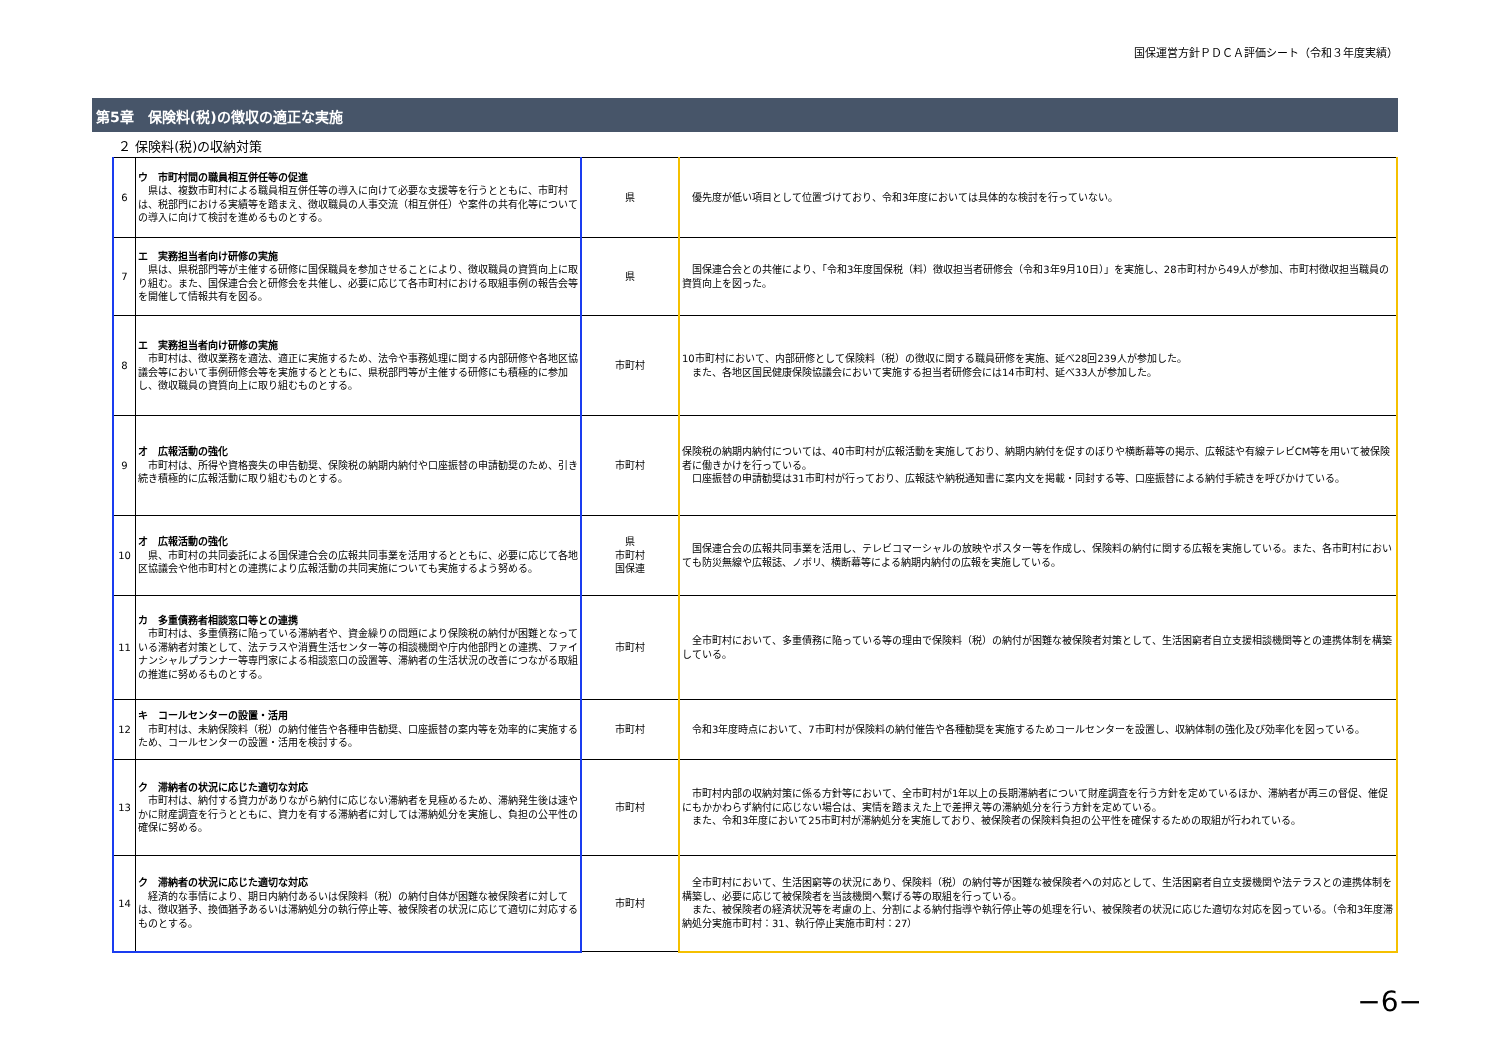国保運営方針ＰＤＣＡ評価シート（令和３年度実績）
第5章　保険料(税)の徴収の適正な実施
２ 保険料(税)の収納対策
| 6 | ウ 市町村間の職員相互併任等の促進 県は、複数市町村による職員相互併任等の導入に向けて必要な支援等を行うとともに、市町村は、税部門における実績等を踏まえ、徴収職員の人事交流（相互併任）や案件の共有化等についての導入に向けて検討を進めるものとする。 | 県 | 優先度が低い項目として位置づけており、令和3年度においては具体的な検討を行っていない。 |
| 7 | エ 実務担当者向け研修の実施 県は、県税部門等が主催する研修に国保職員を参加させることにより、徴収職員の資質向上に取り組む。また、国保連合会と研修会を共催し、必要に応じて各市町村における取組事例の報告会等を開催して情報共有を図る。 | 県 | 国保連合会との共催により、「令和3年度国保税（料）徴収担当者研修会（令和3年9月10日）」を実施し、28市町村から49人が参加、市町村徴収担当職員の資質向上を図った。 |
| 8 | エ 実務担当者向け研修の実施 市町村は、徴収業務を適法、適正に実施するため、法令や事務処理に関する内部研修や各地区協議会等において事例研修会等を実施するとともに、県税部門等が主催する研修にも積極的に参加し、徴収職員の資質向上に取り組むものとする。 | 市町村 | 10市町村において、内部研修として保険料（税）の徴収に関する職員研修を実施、延べ28回239人が参加した。 また、各地区国民健康保険協議会において実施する担当者研修会には14市町村、延べ33人が参加した。 |
| 9 | オ 広報活動の強化 市町村は、所得や資格喪失の申告勧奨、保険税の納期内納付や口座振替の申請勧奨のため、引き続き積極的に広報活動に取り組むものとする。 | 市町村 | 保険税の納期内納付については、40市町村が広報活動を実施しており、納期内納付を促すのぼりや横断幕等の掲示、広報誌や有線テレビCM等を用いて被保険者に働きかけを行っている。 口座振替の申請勧奨は31市町村が行っており、広報誌や納税通知書に案内文を掲載・同封する等、口座振替による納付手続きを呼びかけている。 |
| 10 | オ 広報活動の強化 県、市町村の共同委託による国保連合会の広報共同事業を活用するとともに、必要に応じて各地区協議会や他市町村との連携により広報活動の共同実施についても実施するよう努める。 | 県 市町村 国保連 | 国保連合会の広報共同事業を活用し、テレビコマーシャルの放映やポスター等を作成し、保険料の納付に関する広報を実施している。また、各市町村においても防災無線や広報誌、ノボリ、横断幕等による納期内納付の広報を実施している。 |
| 11 | カ 多重債務者相談窓口等との連携 市町村は、多重債務に陥っている滞納者や、資金繰りの問題により保険税の納付が困難となっている滞納者対策として、法テラスや消費生活センター等の相談機関や庁内他部門との連携、ファイナンシャルプランナー等専門家による相談窓口の設置等、滞納者の生活状況の改善につながる取組の推進に努めるものとする。 | 市町村 | 全市町村において、多重債務に陥っている等の理由で保険料（税）の納付が困難な被保険者対策として、生活困窮者自立支援相談機関等との連携体制を構築している。 |
| 12 | キ コールセンターの設置・活用 市町村は、未納保険料（税）の納付催告や各種申告勧奨、口座振替の案内等を効率的に実施するため、コールセンターの設置・活用を検討する。 | 市町村 | 令和3年度時点において、7市町村が保険料の納付催告や各種勧奨を実施するためコールセンターを設置し、収納体制の強化及び効率化を図っている。 |
| 13 | ク 滞納者の状況に応じた適切な対応 市町村は、納付する資力がありながら納付に応じない滞納者を見極めるため、滞納発生後は速やかに財産調査を行うとともに、資力を有する滞納者に対しては滞納処分を実施し、負担の公平性の確保に努める。 | 市町村 | 市町村内部の収納対策に係る方針等において、全市町村が1年以上の長期滞納者について財産調査を行う方針を定めているほか、滞納者が再三の督促、催促にもかかわらず納付に応じない場合は、実情を踏まえた上で差押え等の滞納処分を行う方針を定めている。 また、令和3年度において25市町村が滞納処分を実施しており、被保険者の保険料負担の公平性を確保するための取組が行われている。 |
| 14 | ク 滞納者の状況に応じた適切な対応 経済的な事情により、期日内納付あるいは保険料（税）の納付自体が困難な被保険者に対しては、徴収猶予、換価猶予あるいは滞納処分の執行停止等、被保険者の状況に応じて適切に対応するものとする。 | 市町村 | 全市町村において、生活困窮等の状況にあり、保険料（税）の納付等が困難な被保険者への対応として、生活困窮者自立支援機関や法テラスとの連携体制を構築し、必要に応じて被保険者を当該機関へ繋げる等の取組を行っている。 また、被保険者の経済状況等を考慮の上、分割による納付指導や執行停止等の処理を行い、被保険者の状況に応じた適切な対応を図っている。（令和3年度滞納処分実施市町村：31、執行停止実施市町村：27） |
−6−